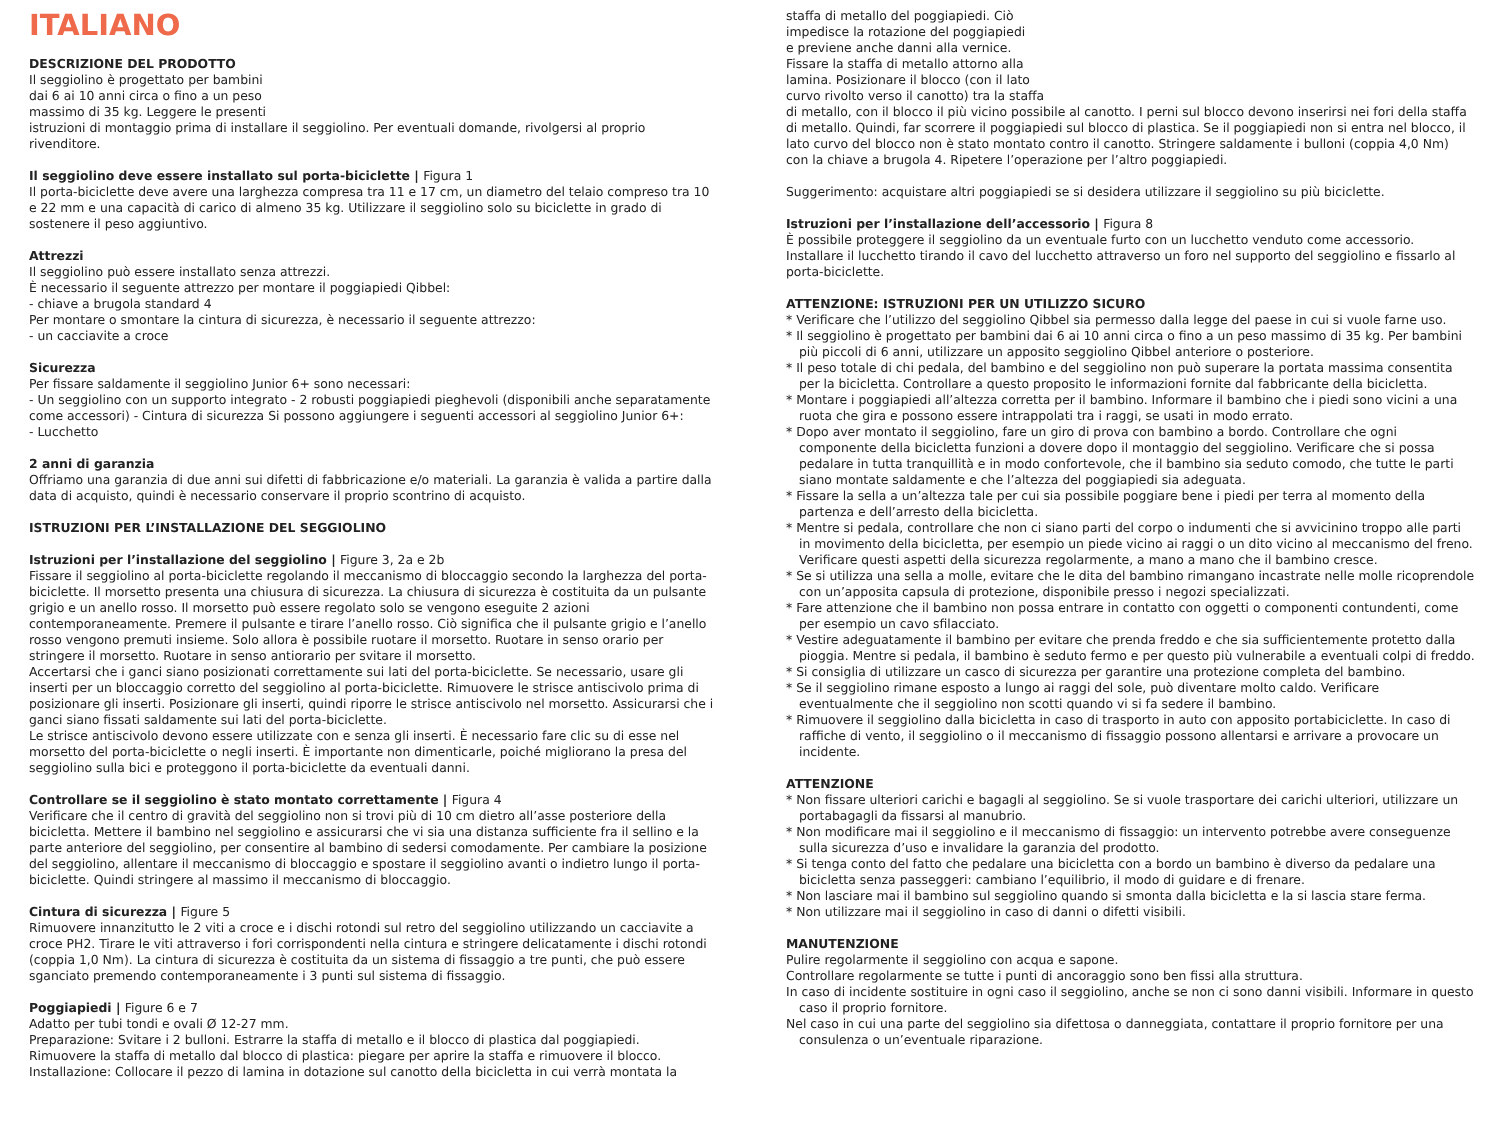ITALIANO
DESCRIZIONE DEL PRODOTTO
Il seggiolino è progettato per bambini
dai 6 ai 10 anni circa o fino a un peso
massimo di 35 kg. Leggere le presenti
istruzioni di montaggio prima di installare il seggiolino. Per eventuali domande, rivolgersi al proprio rivenditore.
Il seggiolino deve essere installato sul porta-biciclette | Figura 1
Il porta-biciclette deve avere una larghezza compresa tra 11 e 17 cm, un diametro del telaio compreso tra 10 e 22 mm e una capacità di carico di almeno 35 kg. Utilizzare il seggiolino solo su biciclette in grado di sostenere il peso aggiuntivo.
Attrezzi
Il seggiolino può essere installato senza attrezzi.
È necessario il seguente attrezzo per montare il poggiapiedi Qibbel:
- chiave a brugola standard 4
Per montare o smontare la cintura di sicurezza, è necessario il seguente attrezzo:
- un cacciavite a croce
Sicurezza
Per fissare saldamente il seggiolino Junior 6+ sono necessari:
- Un seggiolino con un supporto integrato - 2 robusti poggiapiedi pieghevoli (disponibili anche separatamente come accessori) - Cintura di sicurezza Si possono aggiungere i seguenti accessori al seggiolino Junior 6+:
- Lucchetto
2 anni di garanzia
Offriamo una garanzia di due anni sui difetti di fabbricazione e/o materiali. La garanzia è valida a partire dalla data di acquisto, quindi è necessario conservare il proprio scontrino di acquisto.
ISTRUZIONI PER L’INSTALLAZIONE DEL SEGGIOLINO
Istruzioni per l’installazione del seggiolino | Figure 3, 2a e 2b
Fissare il seggiolino al porta-biciclette regolando il meccanismo di bloccaggio secondo la larghezza del porta-biciclette. Il morsetto presenta una chiusura di sicurezza. La chiusura di sicurezza è costituita da un pulsante grigio e un anello rosso. Il morsetto può essere regolato solo se vengono eseguite 2 azioni contemporaneamente. Premere il pulsante e tirare l’anello rosso. Ciò significa che il pulsante grigio e l’anello rosso vengono premuti insieme. Solo allora è possibile ruotare il morsetto. Ruotare in senso orario per stringere il morsetto. Ruotare in senso antiorario per svitare il morsetto.
Accertarsi che i ganci siano posizionati correttamente sui lati del porta-biciclette. Se necessario, usare gli inserti per un bloccaggio corretto del seggiolino al porta-biciclette. Rimuovere le strisce antiscivolo prima di posizionare gli inserti. Posizionare gli inserti, quindi riporre le strisce antiscivolo nel morsetto. Assicurarsi che i ganci siano fissati saldamente sui lati del porta-biciclette.
Le strisce antiscivolo devono essere utilizzate con e senza gli inserti. È necessario fare clic su di esse nel morsetto del porta-biciclette o negli inserti. È importante non dimenticarle, poiché migliorano la presa del seggiolino sulla bici e proteggono il porta-biciclette da eventuali danni.
Controllare se il seggiolino è stato montato correttamente | Figura 4
Verificare che il centro di gravità del seggiolino non si trovi più di 10 cm dietro all’asse posteriore della bicicletta. Mettere il bambino nel seggiolino e assicurarsi che vi sia una distanza sufficiente fra il sellino e la parte anteriore del seggiolino, per consentire al bambino di sedersi comodamente. Per cambiare la posizione del seggiolino, allentare il meccanismo di bloccaggio e spostare il seggiolino avanti o indietro lungo il porta-biciclette. Quindi stringere al massimo il meccanismo di bloccaggio.
Cintura di sicurezza | Figure 5
Rimuovere innanzitutto le 2 viti a croce e i dischi rotondi sul retro del seggiolino utilizzando un cacciavite a croce PH2. Tirare le viti attraverso i fori corrispondenti nella cintura e stringere delicatamente i dischi rotondi (coppia 1,0 Nm). La cintura di sicurezza è costituita da un sistema di fissaggio a tre punti, che può essere sganciato premendo contemporaneamente i 3 punti sul sistema di fissaggio.
Poggiapiedi | Figure 6 e 7
Adatto per tubi tondi e ovali Ø 12-27 mm.
Preparazione: Svitare i 2 bulloni. Estrarre la staffa di metallo e il blocco di plastica dal poggiapiedi.
Rimuovere la staffa di metallo dal blocco di plastica: piegare per aprire la staffa e rimuovere il blocco.
Installazione: Collocare il pezzo di lamina in dotazione sul canotto della bicicletta in cui verrà montata la
staffa di metallo del poggiapiedi. Ciò
impedisce la rotazione del poggiapiedi
e previene anche danni alla vernice.
Fissare la staffa di metallo attorno alla
lamina. Posizionare il blocco (con il lato
curvo rivolto verso il canotto) tra la staffa
di metallo, con il blocco il più vicino possibile al canotto. I perni sul blocco devono inserirsi nei fori della staffa di metallo. Quindi, far scorrere il poggiapiedi sul blocco di plastica. Se il poggiapiedi non si entra nel blocco, il lato curvo del blocco non è stato montato contro il canotto. Stringere saldamente i bulloni (coppia 4,0 Nm) con la chiave a brugola 4. Ripetere l’operazione per l’altro poggiapiedi.
Suggerimento: acquistare altri poggiapiedi se si desidera utilizzare il seggiolino su più biciclette.
Istruzioni per l’installazione dell’accessorio | Figura 8
È possibile proteggere il seggiolino da un eventuale furto con un lucchetto venduto come accessorio. Installare il lucchetto tirando il cavo del lucchetto attraverso un foro nel supporto del seggiolino e fissarlo al porta-biciclette.
ATTENZIONE: ISTRUZIONI PER UN UTILIZZO SICURO
* Verificare che l’utilizzo del seggiolino Qibbel sia permesso dalla legge del paese in cui si vuole farne uso.
* Il seggiolino è progettato per bambini dai 6 ai 10 anni circa o fino a un peso massimo di 35 kg. Per bambini più piccoli di 6 anni, utilizzare un apposito seggiolino Qibbel anteriore o posteriore.
* Il peso totale di chi pedala, del bambino e del seggiolino non può superare la portata massima consentita per la bicicletta. Controllare a questo proposito le informazioni fornite dal fabbricante della bicicletta.
* Montare i poggiapiedi all’altezza corretta per il bambino. Informare il bambino che i piedi sono vicini a una ruota che gira e possono essere intrappolati tra i raggi, se usati in modo errato.
* Dopo aver montato il seggiolino, fare un giro di prova con bambino a bordo. Controllare che ogni componente della bicicletta funzioni a dovere dopo il montaggio del seggiolino. Verificare che si possa pedalare in tutta tranquillità e in modo confortevole, che il bambino sia seduto comodo, che tutte le parti siano montate saldamente e che l’altezza del poggiapiedi sia adeguata.
* Fissare la sella a un’altezza tale per cui sia possibile poggiare bene i piedi per terra al momento della partenza e dell’arresto della bicicletta.
* Mentre si pedala, controllare che non ci siano parti del corpo o indumenti che si avvicinino troppo alle parti in movimento della bicicletta, per esempio un piede vicino ai raggi o un dito vicino al meccanismo del freno. Verificare questi aspetti della sicurezza regolarmente, a mano a mano che il bambino cresce.
* Se si utilizza una sella a molle, evitare che le dita del bambino rimangano incastrate nelle molle ricoprendole con un’apposita capsula di protezione, disponibile presso i negozi specializzati.
* Fare attenzione che il bambino non possa entrare in contatto con oggetti o componenti contundenti, come per esempio un cavo sfilacciato.
* Vestire adeguatamente il bambino per evitare che prenda freddo e che sia sufficientemente protetto dalla pioggia. Mentre si pedala, il bambino è seduto fermo e per questo più vulnerabile a eventuali colpi di freddo.
* Si consiglia di utilizzare un casco di sicurezza per garantire una protezione completa del bambino.
* Se il seggiolino rimane esposto a lungo ai raggi del sole, può diventare molto caldo. Verificare eventualmente che il seggiolino non scotti quando vi si fa sedere il bambino.
* Rimuovere il seggiolino dalla bicicletta in caso di trasporto in auto con apposito portabiciclette. In caso di raffiche di vento, il seggiolino o il meccanismo di fissaggio possono allentarsi e arrivare a provocare un incidente.
ATTENZIONE
* Non fissare ulteriori carichi e bagagli al seggiolino. Se si vuole trasportare dei carichi ulteriori, utilizzare un portabagagli da fissarsi al manubrio.
* Non modificare mai il seggiolino e il meccanismo di fissaggio: un intervento potrebbe avere conseguenze sulla sicurezza d’uso e invalidare la garanzia del prodotto.
* Si tenga conto del fatto che pedalare una bicicletta con a bordo un bambino è diverso da pedalare una bicicletta senza passeggeri: cambiano l’equilibrio, il modo di guidare e di frenare.
* Non lasciare mai il bambino sul seggiolino quando si smonta dalla bicicletta e la si lascia stare ferma.
* Non utilizzare mai il seggiolino in caso di danni o difetti visibili.
MANUTENZIONE
Pulire regolarmente il seggiolino con acqua e sapone.
Controllare regolarmente se tutte i punti di ancoraggio sono ben fissi alla struttura.
In caso di incidente sostituire in ogni caso il seggiolino, anche se non ci sono danni visibili. Informare in questo caso il proprio fornitore.
Nel caso in cui una parte del seggiolino sia difettosa o danneggiata, contattare il proprio fornitore per una consulenza o un’eventuale riparazione.